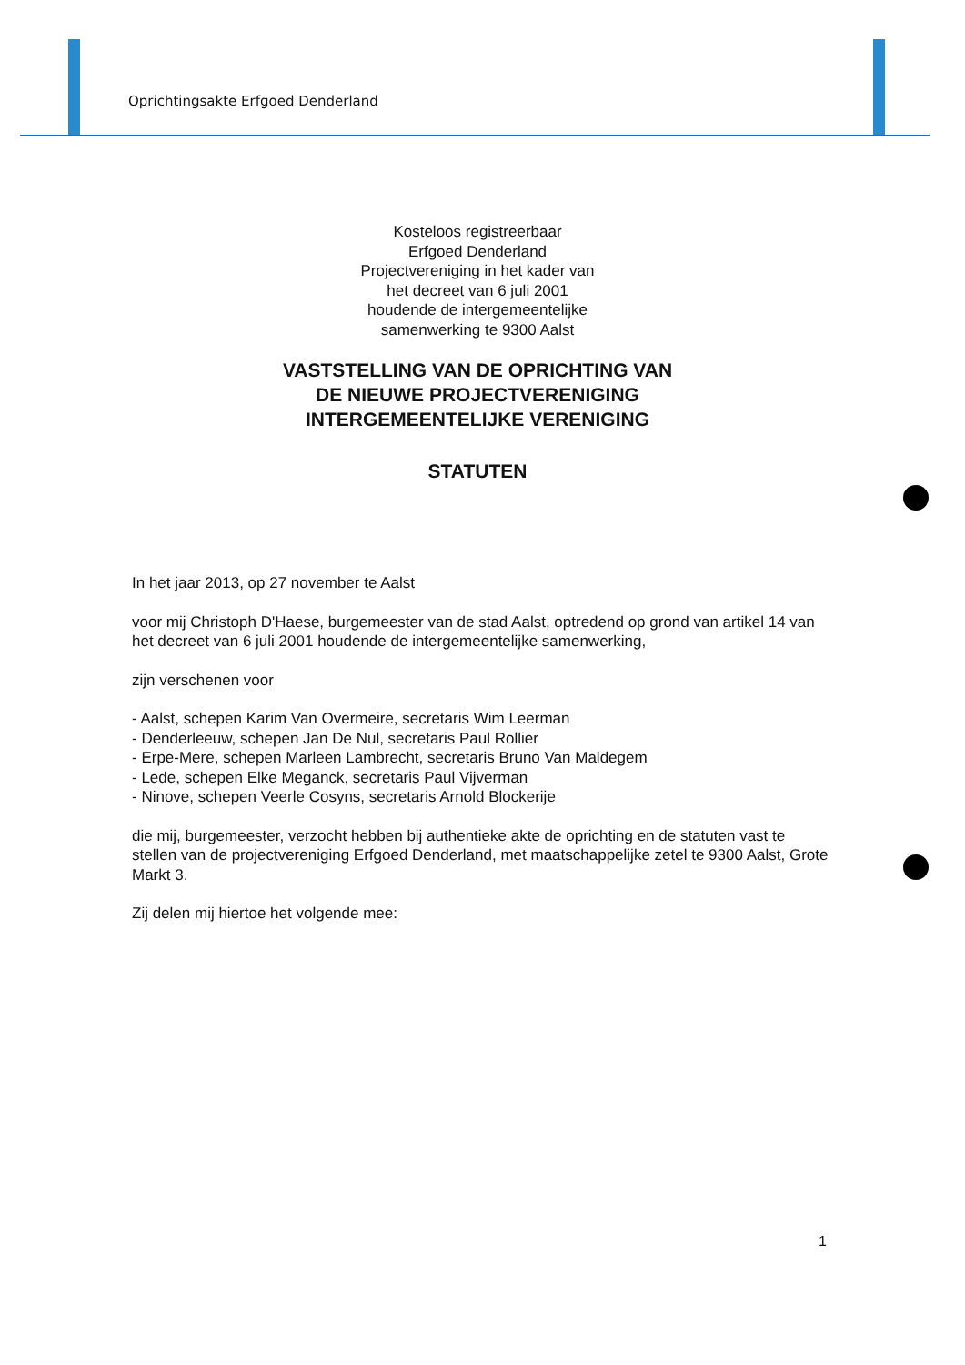Oprichtingsakte Erfgoed Denderland
Kosteloos registreerbaar
Erfgoed Denderland
Projectvereniging in het kader van
het decreet van 6 juli 2001
houdende de intergemeentelijke
samenwerking te 9300 Aalst
VASTSTELLING VAN DE OPRICHTING VAN
DE NIEUWE PROJECTVERENIGING
INTERGEMEENTELIJKE VERENIGING
STATUTEN
In het jaar 2013, op 27 november te Aalst
voor mij Christoph D'Haese, burgemeester van de stad Aalst, optredend op grond van artikel 14 van het decreet van 6 juli 2001 houdende de intergemeentelijke samenwerking,
zijn verschenen voor
- Aalst, schepen Karim Van Overmeire, secretaris Wim Leerman
- Denderleeuw, schepen Jan De Nul, secretaris Paul Rollier
- Erpe-Mere, schepen Marleen Lambrecht, secretaris Bruno Van Maldegem
- Lede, schepen Elke Meganck, secretaris Paul Vijverman
- Ninove, schepen Veerle Cosyns, secretaris Arnold Blockerije
die mij, burgemeester, verzocht hebben bij authentieke akte de oprichting en de statuten vast te stellen van de projectvereniging Erfgoed Denderland, met maatschappelijke zetel te 9300 Aalst, Grote Markt 3.
Zij delen mij hiertoe het volgende mee:
1